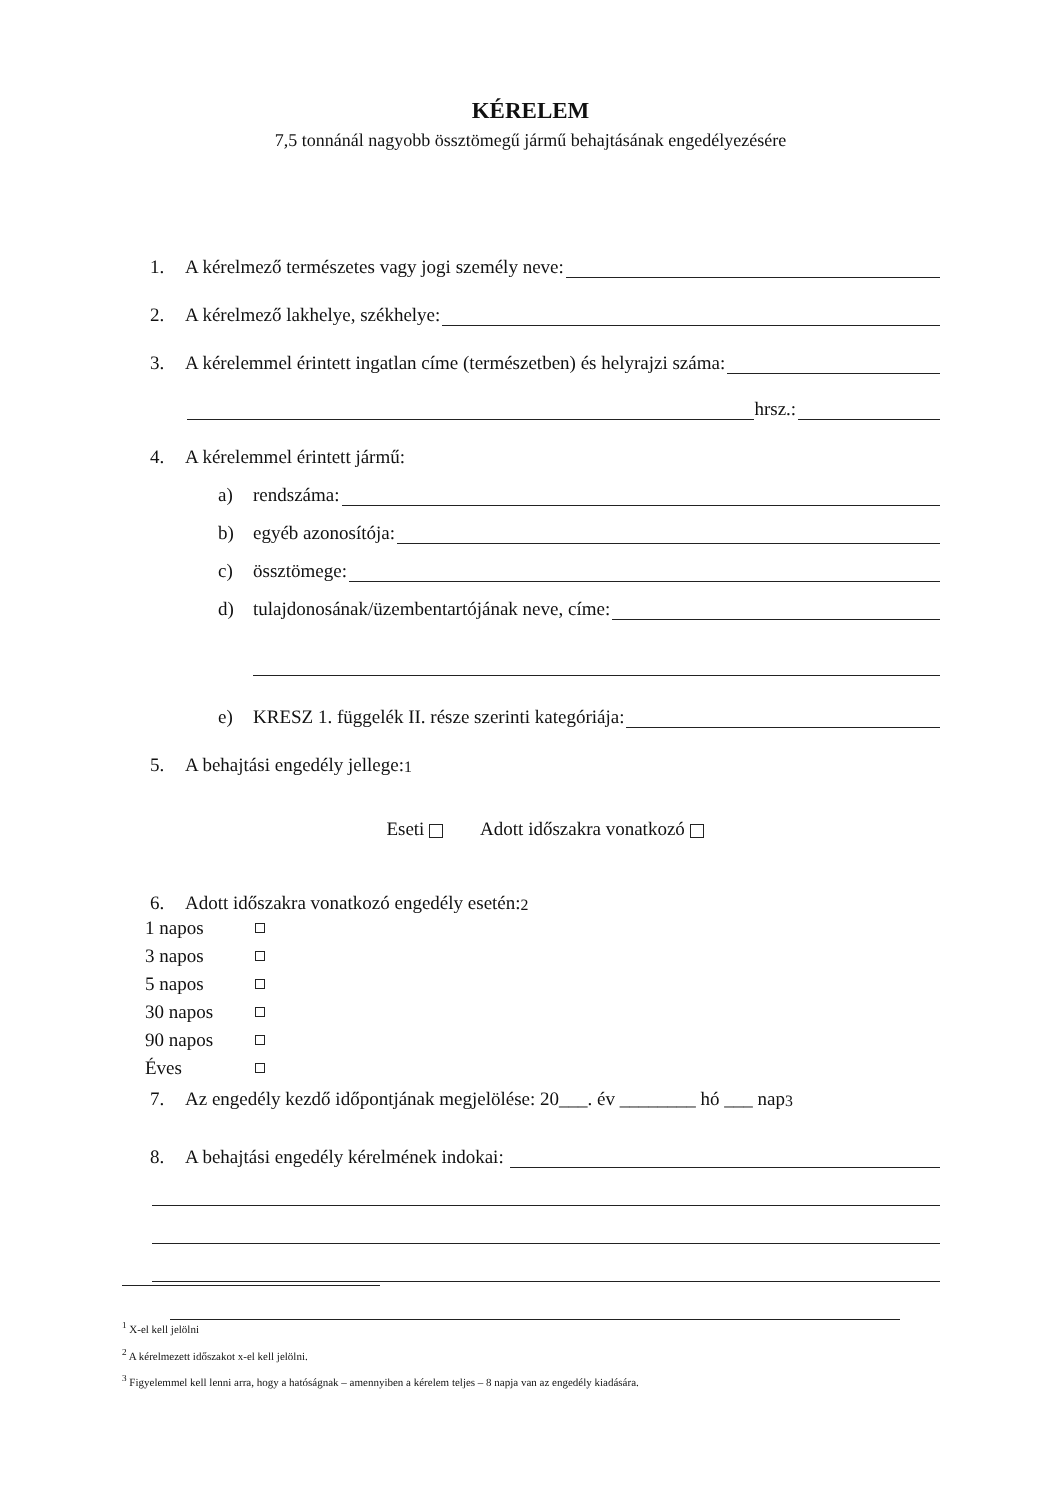KÉRELEM
7,5 tonnánál nagyobb össztömegű jármű behajtásának engedélyezésére
1. A kérelmező természetes vagy jogi személy neve:
2. A kérelmező lakhelye, székhelye:
3. A kérelemmel érintett ingatlan címe (természetben) és helyrajzi száma:
hrsz.:
4. A kérelemmel érintett jármű:
a) rendszáma:
b) egyéb azonosítója:
c) össztömege:
d) tulajdonosának/üzembentartójának neve, címe:
e) KRESZ 1. függelék II. része szerinti kategóriája:
5. A behajtási engedély jellege:<sup>1</sup>
Eseti Adott időszakra vonatkozó
6. Adott időszakra vonatkozó engedély esetén:<sup>2</sup>
1 napos
3 napos
5 napos
30 napos
90 napos
Éves
7. Az engedély kezdő időpontjának megjelölése: 20___. év ________ hó ___ nap<sup>3</sup>
8. A behajtási engedély kérelmének indokai:
<sup>1</sup> X-el kell jelölni
<sup>2</sup> A kérelmezett időszakot x-el kell jelölni.
<sup>3</sup> Figyelemmel kell lenni arra, hogy a hatóságnak – amennyiben a kérelem teljes – 8 napja van az engedély kiadására.